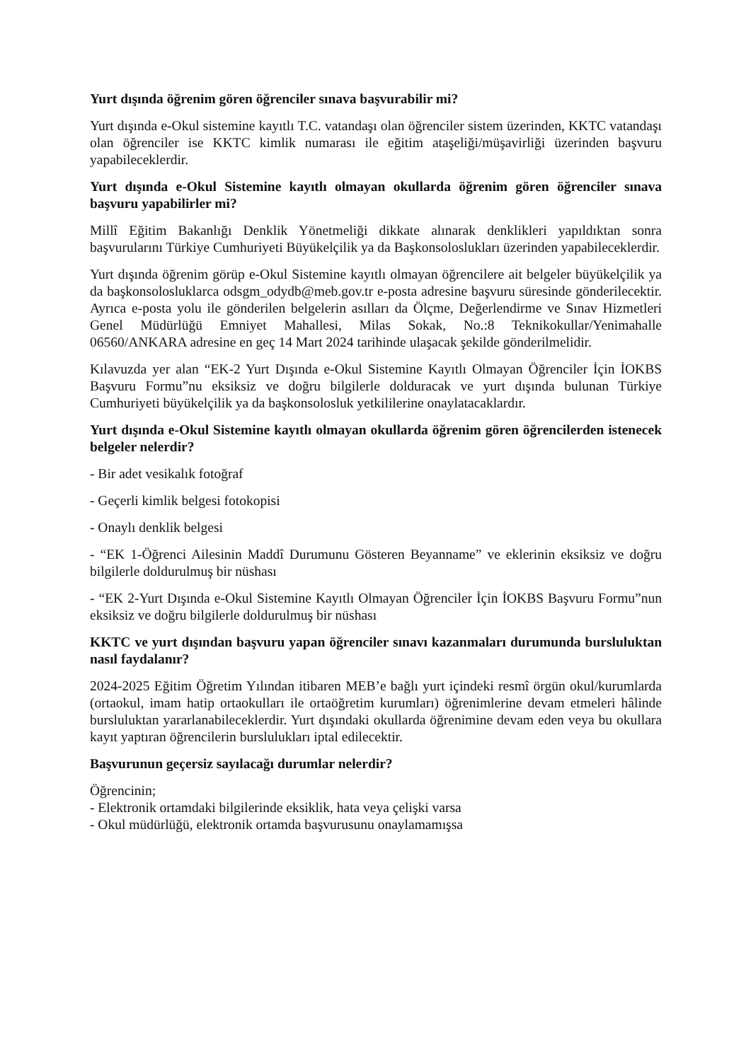Yurt dışında öğrenim gören öğrenciler sınava başvurabilir mi?
Yurt dışında e-Okul sistemine kayıtlı T.C. vatandaşı olan öğrenciler sistem üzerinden, KKTC vatandaşı olan öğrenciler ise KKTC kimlik numarası ile eğitim ataşeliği/müşavirliği üzerinden başvuru yapabileceklerdir.
Yurt dışında e-Okul Sistemine kayıtlı olmayan okullarda öğrenim gören öğrenciler sınava başvuru yapabilirler mi?
Millî Eğitim Bakanlığı Denklik Yönetmeliği dikkate alınarak denklikleri yapıldıktan sonra başvurularını Türkiye Cumhuriyeti Büyükelçilik ya da Başkonsoloslukları üzerinden yapabileceklerdir.
Yurt dışında öğrenim görüp e-Okul Sistemine kayıtlı olmayan öğrencilere ait belgeler büyükelçilik ya da başkonsolosluklarca odsgm_odydb@meb.gov.tr e-posta adresine başvuru süresinde gönderilecektir. Ayrıca e-posta yolu ile gönderilen belgelerin asılları da Ölçme, Değerlendirme ve Sınav Hizmetleri Genel Müdürlüğü Emniyet Mahallesi, Milas Sokak, No.:8 Teknikokullar/Yenimahalle 06560/ANKARA adresine en geç 14 Mart 2024 tarihinde ulaşacak şekilde gönderilmelidir.
Kılavuzda yer alan “EK-2 Yurt Dışında e-Okul Sistemine Kayıtlı Olmayan Öğrenciler İçin İOKBS Başvuru Formu”nu eksiksiz ve doğru bilgilerle dolduracak ve yurt dışında bulunan Türkiye Cumhuriyeti büyükelçilik ya da başkonsolosluk yetkililerine onaylatacaklardır.
Yurt dışında e-Okul Sistemine kayıtlı olmayan okullarda öğrenim gören öğrencilerden istenecek belgeler nelerdir?
- Bir adet vesikalık fotoğraf
- Geçerli kimlik belgesi fotokopisi
- Onaylı denklik belgesi
- “EK 1-Öğrenci Ailesinin Maddî Durumunu Gösteren Beyanname” ve eklerinin eksiksiz ve doğru bilgilerle doldurulmuş bir nüshası
- “EK 2-Yurt Dışında e-Okul Sistemine Kayıtlı Olmayan Öğrenciler İçin İOKBS Başvuru Formu”nun eksiksiz ve doğru bilgilerle doldurulmuş bir nüshası
KKTC ve yurt dışından başvuru yapan öğrenciler sınavı kazanmaları durumunda bursluluktan nasıl faydalanır?
2024-2025 Eğitim Öğretim Yılından itibaren MEB’e bağlı yurt içindeki resmî örgün okul/kurumlarda (ortaokul, imam hatip ortaokulları ile ortaöğretim kurumları) öğrenimlerine devam etmeleri hâlinde bursluluktan yararlanabileceklerdir. Yurt dışındaki okullarda öğrenimine devam eden veya bu okullara kayıt yaptıran öğrencilerin burslulukları iptal edilecektir.
Başvurunun geçersiz sayılacağı durumlar nelerdir?
Öğrencinin;
- Elektronik ortamdaki bilgilerinde eksiklik, hata veya çelişki varsa
- Okul müdürlüğü, elektronik ortamda başvurusunu onaylamamışsa